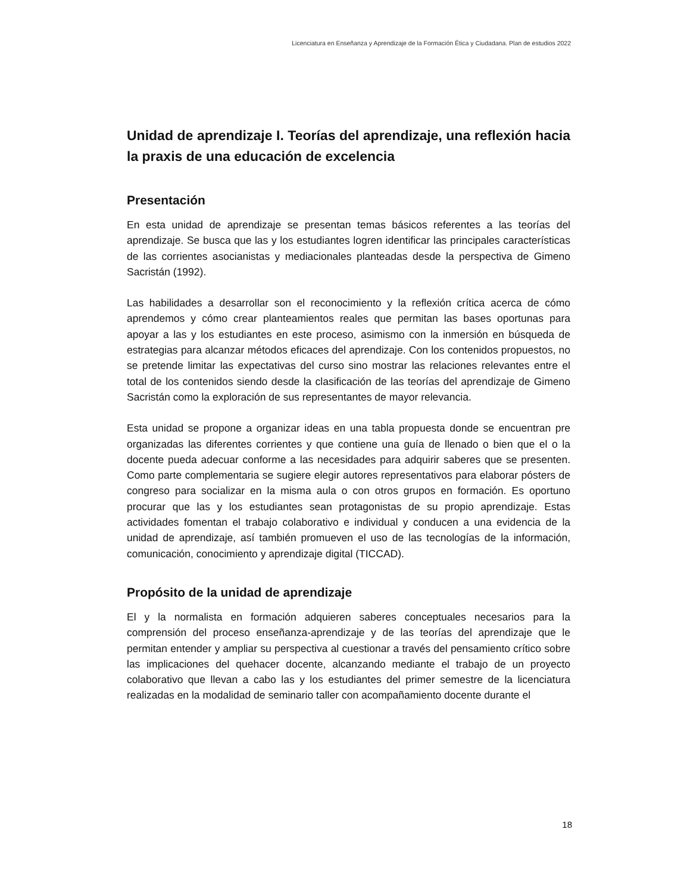Licenciatura en Enseñanza y Aprendizaje de la Formación Ética y Ciudadana. Plan de estudios 2022
Unidad de aprendizaje I. Teorías del aprendizaje, una reflexión hacia la praxis de una educación de excelencia
Presentación
En esta unidad de aprendizaje se presentan temas básicos referentes a las teorías del aprendizaje. Se busca que las y los estudiantes logren identificar las principales características de las corrientes asocianistas y mediacionales planteadas desde la perspectiva de Gimeno Sacristán (1992).
Las habilidades a desarrollar son el reconocimiento y la reflexión crítica acerca de cómo aprendemos y cómo crear planteamientos reales que permitan las bases oportunas para apoyar a las y los estudiantes en este proceso, asimismo con la inmersión en búsqueda de estrategias para alcanzar métodos eficaces del aprendizaje. Con los contenidos propuestos, no se pretende limitar las expectativas del curso sino mostrar las relaciones relevantes entre el total de los contenidos siendo desde la clasificación de las teorías del aprendizaje de Gimeno Sacristán como la exploración de sus representantes de mayor relevancia.
Esta unidad se propone a organizar ideas en una tabla propuesta donde se encuentran pre organizadas las diferentes corrientes y que contiene una guía de llenado o bien que el o la docente pueda adecuar conforme a las necesidades para adquirir saberes que se presenten. Como parte complementaria se sugiere elegir autores representativos para elaborar pósters de congreso para socializar en la misma aula o con otros grupos en formación. Es oportuno procurar que las y los estudiantes sean protagonistas de su propio aprendizaje. Estas actividades fomentan el trabajo colaborativo e individual y conducen a una evidencia de la unidad de aprendizaje, así también promueven el uso de las tecnologías de la información, comunicación, conocimiento y aprendizaje digital (TICCAD).
Propósito de la unidad de aprendizaje
El y la normalista en formación adquieren saberes conceptuales necesarios para la comprensión del proceso enseñanza-aprendizaje y de las teorías del aprendizaje que le permitan entender y ampliar su perspectiva al cuestionar a través del pensamiento crítico sobre las implicaciones del quehacer docente, alcanzando mediante el trabajo de un proyecto colaborativo que llevan a cabo las y los estudiantes del primer semestre de la licenciatura realizadas en la modalidad de seminario taller con acompañamiento docente durante el
18